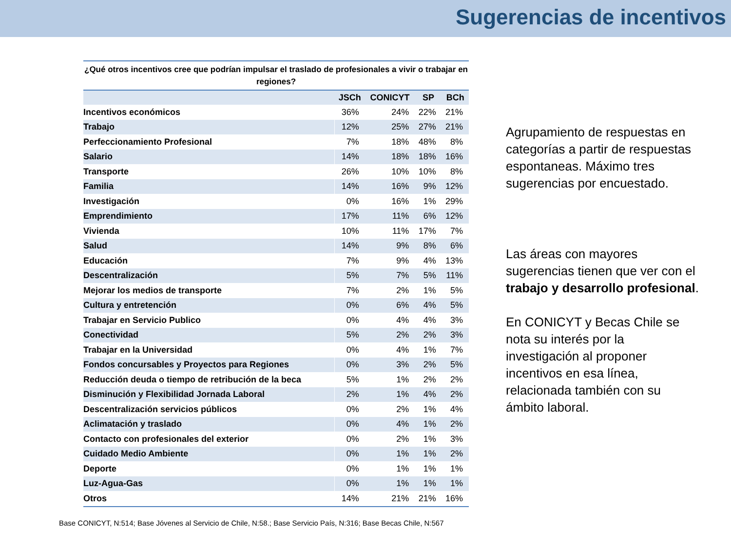Sugerencias de incentivos
¿Qué otros incentivos cree que podrían impulsar el traslado de profesionales a vivir o trabajar en regiones?
| | JSCh | CONICYT | SP | BCh |
| --- | --- | --- | --- | --- |
| Incentivos económicos | 36% | 24% | 22% | 21% |
| Trabajo | 12% | 25% | 27% | 21% |
| Perfeccionamiento Profesional | 7% | 18% | 48% | 8% |
| Salario | 14% | 18% | 18% | 16% |
| Transporte | 26% | 10% | 10% | 8% |
| Familia | 14% | 16% | 9% | 12% |
| Investigación | 0% | 16% | 1% | 29% |
| Emprendimiento | 17% | 11% | 6% | 12% |
| Vivienda | 10% | 11% | 17% | 7% |
| Salud | 14% | 9% | 8% | 6% |
| Educación | 7% | 9% | 4% | 13% |
| Descentralización | 5% | 7% | 5% | 11% |
| Mejorar los medios de transporte | 7% | 2% | 1% | 5% |
| Cultura y entretención | 0% | 6% | 4% | 5% |
| Trabajar en Servicio Publico | 0% | 4% | 4% | 3% |
| Conectividad | 5% | 2% | 2% | 3% |
| Trabajar en la Universidad | 0% | 4% | 1% | 7% |
| Fondos concursables y Proyectos para Regiones | 0% | 3% | 2% | 5% |
| Reducción deuda o tiempo de retribución de la beca | 5% | 1% | 2% | 2% |
| Disminución y Flexibilidad Jornada Laboral | 2% | 1% | 4% | 2% |
| Descentralización servicios públicos | 0% | 2% | 1% | 4% |
| Aclimatación y traslado | 0% | 4% | 1% | 2% |
| Contacto con profesionales del exterior | 0% | 2% | 1% | 3% |
| Cuidado Medio Ambiente | 0% | 1% | 1% | 2% |
| Deporte | 0% | 1% | 1% | 1% |
| Luz-Agua-Gas | 0% | 1% | 1% | 1% |
| Otros | 14% | 21% | 21% | 16% |
Agrupamiento de respuestas en categorías a partir de respuestas espontaneas. Máximo tres sugerencias por encuestado.
Las áreas con mayores sugerencias tienen que ver con el trabajo y desarrollo profesional.
En CONICYT y Becas Chile se nota su interés por la investigación al proponer incentivos en esa línea, relacionada también con su ámbito laboral.
Base CONICYT, N:514; Base Jóvenes al Servicio de Chile, N:58.; Base Servicio País, N:316; Base Becas Chile, N:567